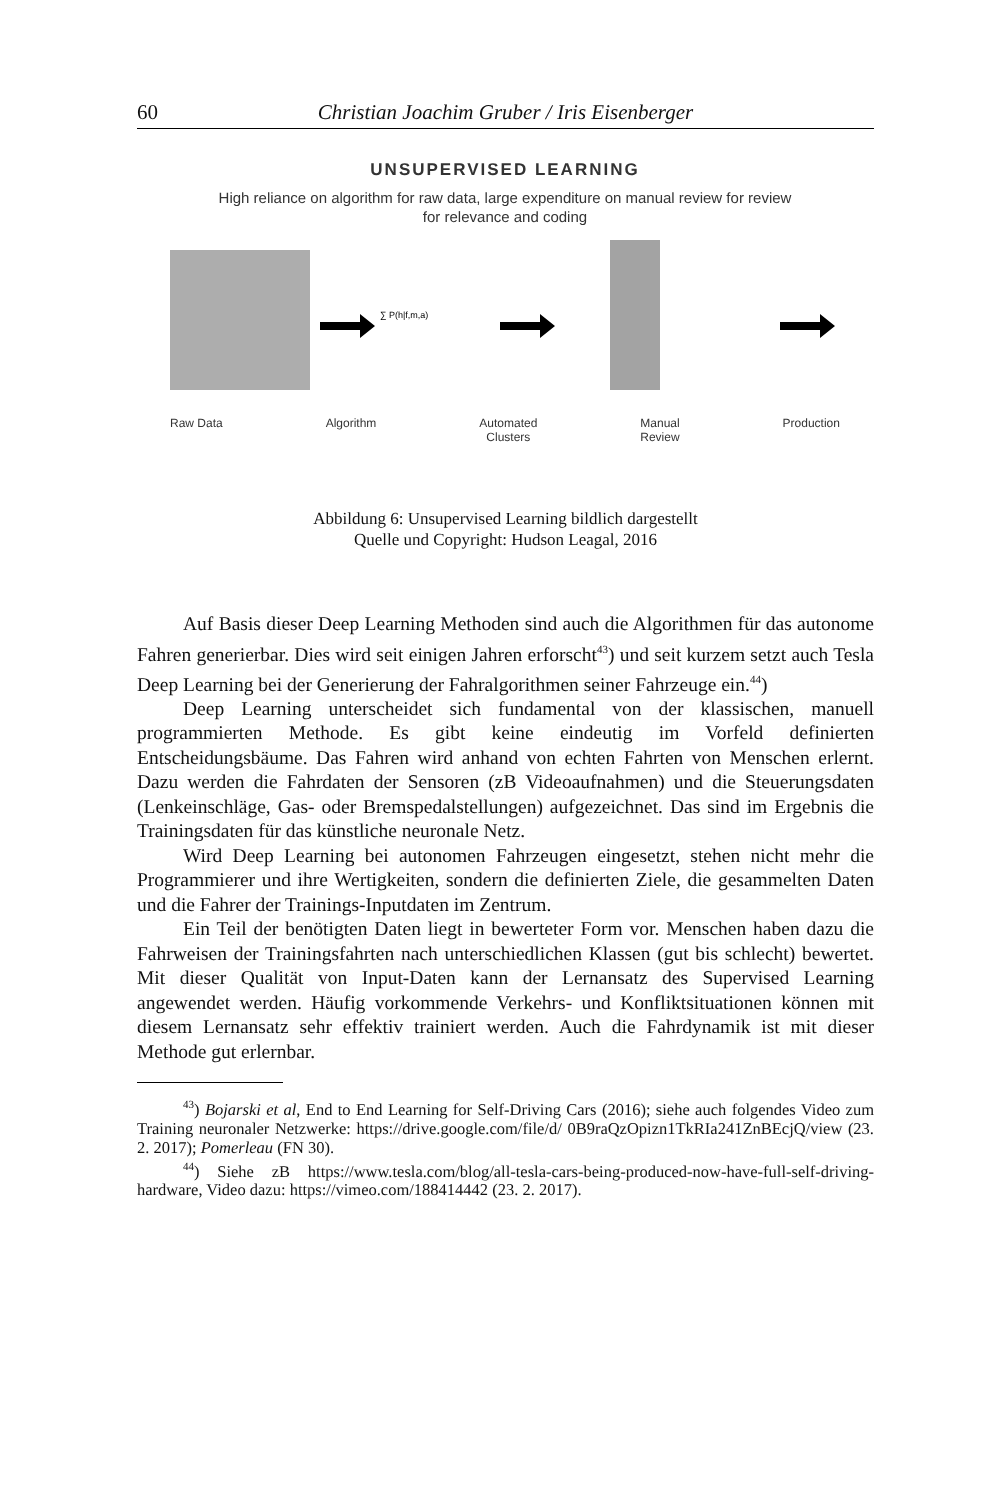60 Christian Joachim Gruber / Iris Eisenberger
UNSUPERVISED LEARNING
High reliance on algorithm for raw data, large expenditure on manual review for review
for relevance and coding
∑ P(h|f,m,a)
Raw Data Algorithm Automated
Clusters Manual
Review Production
Abbildung 6: Unsupervised Learning bildlich dargestellt
Quelle und Copyright: Hudson Leagal, 2016
Auf Basis dieser Deep Learning Methoden sind auch die Algorithmen für das autonome Fahren generierbar. Dies wird seit einigen Jahren erforscht<sup>43</sup>) und seit kurzem setzt auch Tesla Deep Learning bei der Generierung der Fahralgorithmen seiner Fahrzeuge ein.<sup>44</sup>)
Deep Learning unterscheidet sich fundamental von der klassischen, manuell programmierten Methode. Es gibt keine eindeutig im Vorfeld definierten Entscheidungsbäume. Das Fahren wird anhand von echten Fahrten von Menschen erlernt. Dazu werden die Fahrdaten der Sensoren (zB Videoaufnahmen) und die Steuerungsdaten (Lenkeinschläge, Gas- oder Bremspedalstellungen) aufgezeichnet. Das sind im Ergebnis die Trainingsdaten für das künstliche neuronale Netz.
Wird Deep Learning bei autonomen Fahrzeugen eingesetzt, stehen nicht mehr die Programmierer und ihre Wertigkeiten, sondern die definierten Ziele, die gesammelten Daten und die Fahrer der Trainings-Inputdaten im Zentrum.
Ein Teil der benötigten Daten liegt in bewerteter Form vor. Menschen haben dazu die Fahrweisen der Trainingsfahrten nach unterschiedlichen Klassen (gut bis schlecht) bewertet. Mit dieser Qualität von Input-Daten kann der Lernansatz des Supervised Learning angewendet werden. Häufig vorkommende Verkehrs- und Konfliktsituationen können mit diesem Lernansatz sehr effektiv trainiert werden. Auch die Fahrdynamik ist mit dieser Methode gut erlernbar.
<sup>43</sup>) Bojarski et al, End to End Learning for Self-Driving Cars (2016); siehe auch folgendes Video zum Training neuronaler Netzwerke: https://drive.google.com/file/d/ 0B9raQzOpizn1TkRIa241ZnBEcjQ/view (23. 2. 2017); Pomerleau (FN 30).
<sup>44</sup>) Siehe zB https://www.tesla.com/blog/all-tesla-cars-being-produced-now-have-full-self-driving-hardware, Video dazu: https://vimeo.com/188414442 (23. 2. 2017).